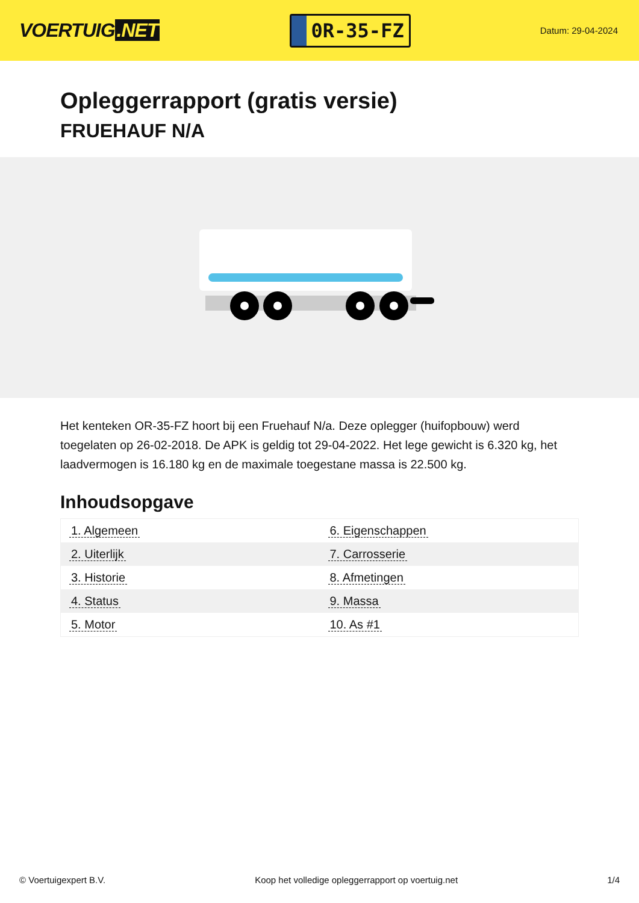VOERTUIG.NET
0R-35-FZ
Datum: 29-04-2024
Opleggerrapport (gratis versie)
FRUEHAUF N/A
Het kenteken OR-35-FZ hoort bij een Fruehauf N/a. Deze oplegger (huifopbouw) werd toegelaten op 26-02-2018. De APK is geldig tot 29-04-2022. Het lege gewicht is 6.320 kg, het laadvermogen is 16.180 kg en de maximale toegestane massa is 22.500 kg.
Inhoudsopgave
| 1. Algemeen | 6. Eigenschappen |
| 2. Uiterlijk | 7. Carrosserie |
| 3. Historie | 8. Afmetingen |
| 4. Status | 9. Massa |
| 5. Motor | 10. As #1 |
© Voertuigexpert B.V. Koop het volledige opleggerrapport op voertuig.net 1/4